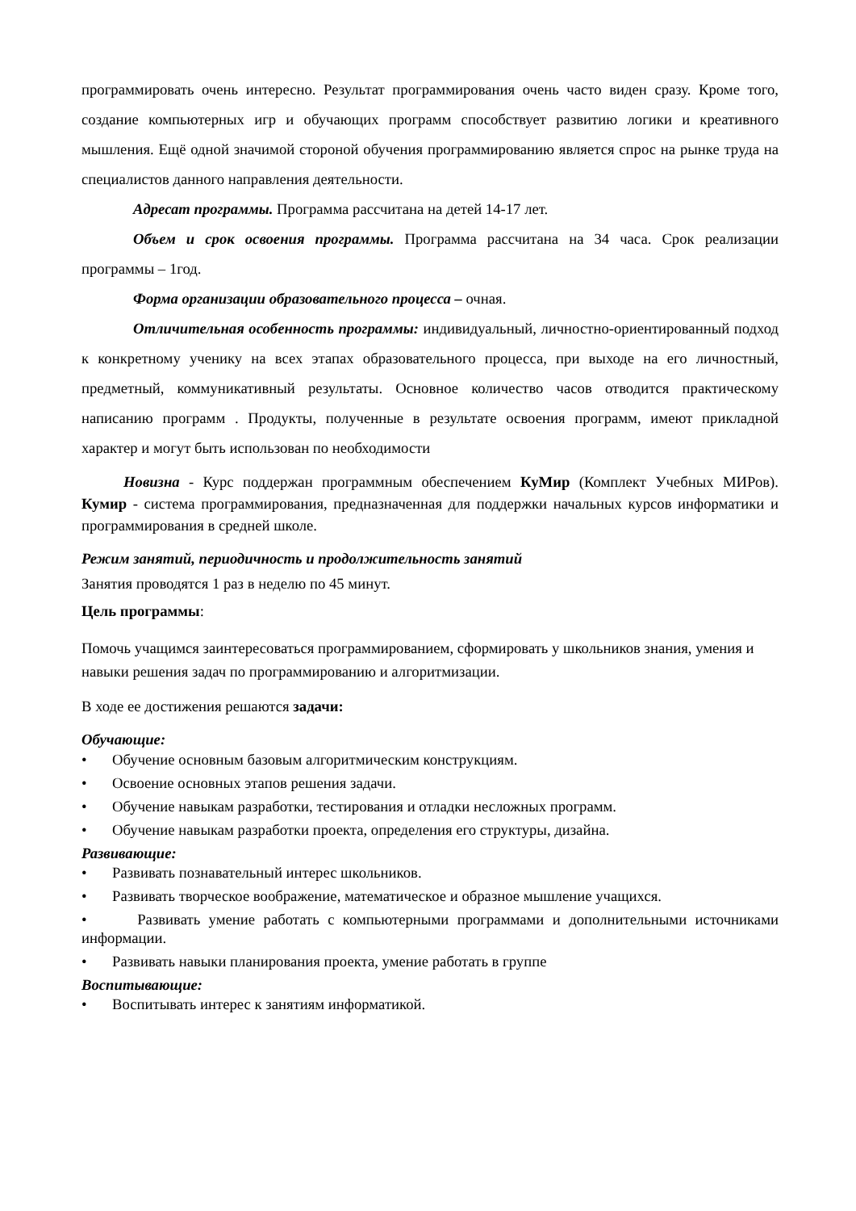программировать очень интересно. Результат программирования очень часто виден сразу. Кроме того, создание компьютерных игр и обучающих программ способствует развитию логики и креативного мышления. Ещё одной значимой стороной обучения программированию является спрос на рынке труда на специалистов данного направления деятельности.
Адресат программы. Программа рассчитана на детей 14-17 лет.
Объем и срок освоения программы. Программа рассчитана на 34 часа. Срок реализации программы – 1год.
Форма организации образовательного процесса – очная.
Отличительная особенность программы: индивидуальный, личностно-ориентированный подход к конкретному ученику на всех этапах образовательного процесса, при выходе на его личностный, предметный, коммуникативный результаты. Основное количество часов отводится практическому написанию программ . Продукты, полученные в результате освоения программ, имеют прикладной характер и могут быть использован по необходимости
Новизна - Курс поддержан программным обеспечением КуМир (Комплект Учебных МИРов). Кумир - система программирования, предназначенная для поддержки начальных курсов информатики и программирования в средней школе.
Режим занятий, периодичность и продолжительность занятий
Занятия проводятся 1 раз в неделю по 45 минут.
Цель программы:
Помочь учащимся заинтересоваться программированием, сформировать у школьников знания, умения и навыки решения задач по программированию и алгоритмизации.
В ходе ее достижения решаются задачи:
Обучающие:
• Обучение основным базовым алгоритмическим конструкциям.
• Освоение основных этапов решения задачи.
• Обучение навыкам разработки, тестирования и отладки несложных программ.
• Обучение навыкам разработки проекта, определения его структуры, дизайна.
Развивающие:
• Развивать познавательный интерес школьников.
• Развивать творческое воображение, математическое и образное мышление учащихся.
• Развивать умение работать с компьютерными программами и дополнительными источниками информации.
• Развивать навыки планирования проекта, умение работать в группе
Воспитывающие:
• Воспитывать интерес к занятиям информатикой.